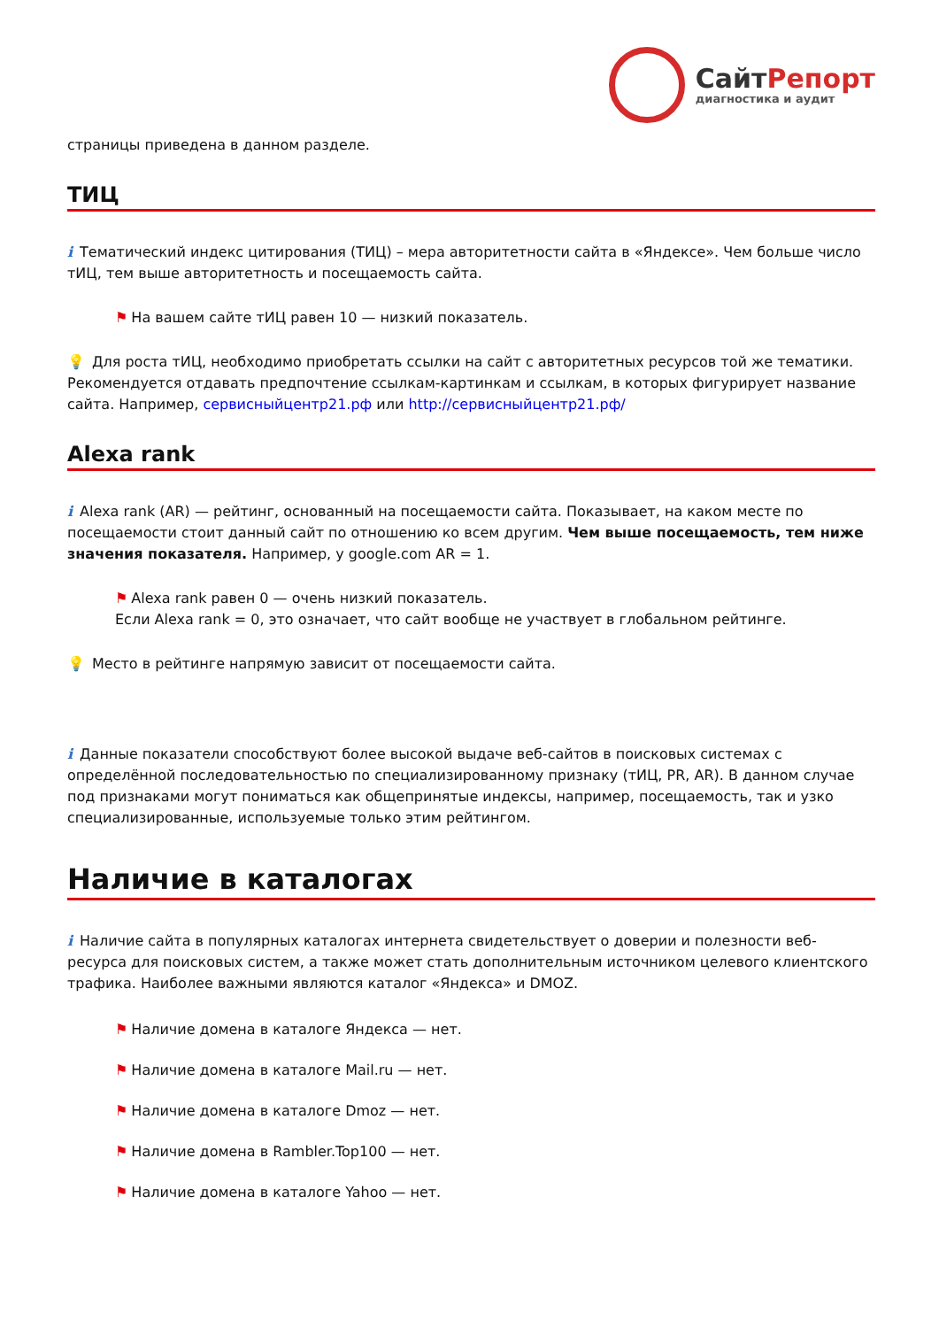СайтРепорт
диагностика и аудит
страницы приведена в данном разделе.
ТИЦ
i Тематический индекс цитирования (ТИЦ) – мера авторитетности сайта в «Яндексе». Чем больше число тИЦ, тем выше авторитетность и посещаемость сайта.
⚑ На вашем сайте тИЦ равен 10 — низкий показатель.
💡 Для роста тИЦ, необходимо приобретать ссылки на сайт с авторитетных ресурсов той же тематики. Рекомендуется отдавать предпочтение ссылкам-картинкам и ссылкам, в которых фигурирует название сайта. Например, сервисныйцентр21.рф или http://сервисныйцентр21.рф/
Alexa rank
i Alexa rank (AR) — рейтинг, основанный на посещаемости сайта. Показывает, на каком месте по посещаемости стоит данный сайт по отношению ко всем другим. Чем выше посещаемость, тем ниже значения показателя. Например, у google.com AR = 1.
⚑ Alexa rank равен 0 — очень низкий показатель.
Если Alexa rank = 0, это означает, что сайт вообще не участвует в глобальном рейтинге.
💡 Место в рейтинге напрямую зависит от посещаемости сайта.
i Данные показатели способствуют более высокой выдаче веб-сайтов в поисковых системах с определённой последовательностью по специализированному признаку (тИЦ, PR, AR). В данном случае под признаками могут пониматься как общепринятые индексы, например, посещаемость, так и узко специализированные, используемые только этим рейтингом.
Наличие в каталогах
i Наличие сайта в популярных каталогах интернета свидетельствует о доверии и полезности веб-ресурса для поисковых систем, а также может стать дополнительным источником целевого клиентского трафика. Наиболее важными являются каталог «Яндекса» и DMOZ.
⚑ Наличие домена в каталоге Яндекса — нет.
⚑ Наличие домена в каталоге Mail.ru — нет.
⚑ Наличие домена в каталоге Dmoz — нет.
⚑ Наличие домена в Rambler.Top100 — нет.
⚑ Наличие домена в каталоге Yahoo — нет.